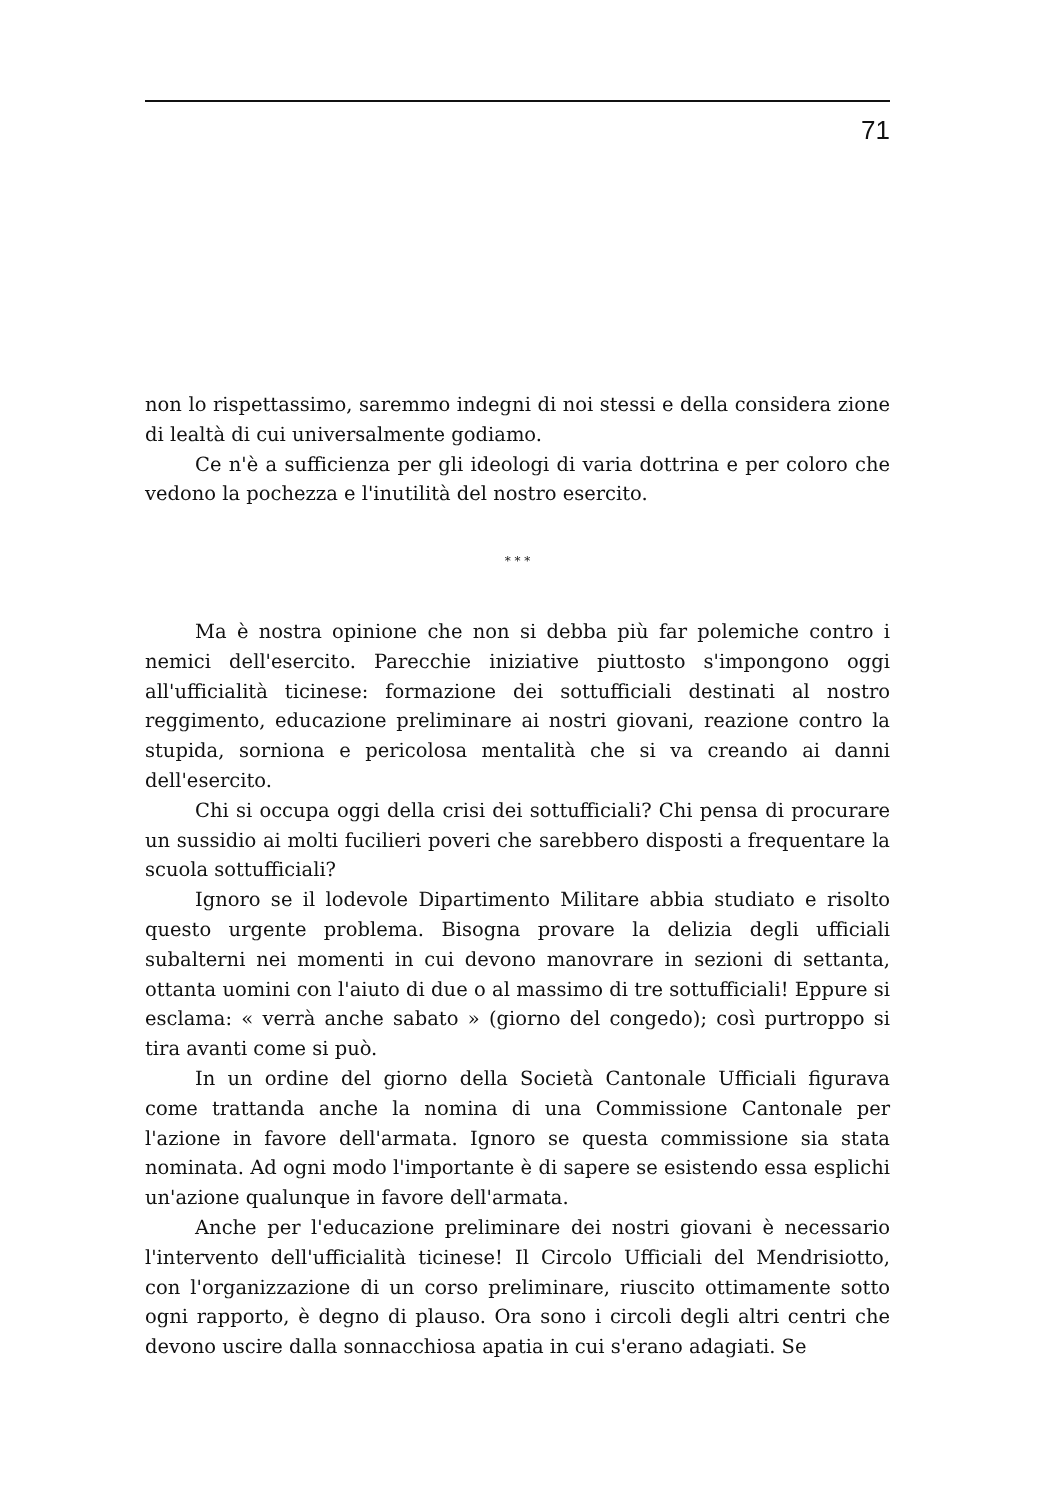71
non lo rispettassimo, saremmo indegni di noi stessi e della considera zione di lealtà di cui universalmente godiamo.
Ce n'è a sufficienza per gli ideologi di varia dottrina e per coloro che vedono la pochezza e l'inutilità del nostro esercito.
* * *
Ma è nostra opinione che non si debba più far polemiche contro i nemici dell'esercito. Parecchie iniziative piuttosto s'impongono oggi all'ufficialità ticinese: formazione dei sottufficiali destinati al nostro reggimento, educazione preliminare ai nostri giovani, reazione contro la stupida, sorniona e pericolosa mentalità che si va creando ai danni dell'esercito.
Chi si occupa oggi della crisi dei sottufficiali? Chi pensa di procurare un sussidio ai molti fucilieri poveri che sarebbero disposti a frequentare la scuola sottufficiali?
Ignoro se il lodevole Dipartimento Militare abbia studiato e risolto questo urgente problema. Bisogna provare la delizia degli ufficiali subalterni nei momenti in cui devono manovrare in sezioni di settanta, ottanta uomini con l'aiuto di due o al massimo di tre sottufficiali! Eppure si esclama: « verrà anche sabato » (giorno del congedo); così purtroppo si tira avanti come si può.
In un ordine del giorno della Società Cantonale Ufficiali figurava come trattanda anche la nomina di una Commissione Cantonale per l'azione in favore dell'armata. Ignoro se questa commissione sia stata nominata. Ad ogni modo l'importante è di sapere se esistendo essa esplichi un'azione qualunque in favore dell'armata.
Anche per l'educazione preliminare dei nostri giovani è necessario l'intervento dell'ufficialità ticinese! Il Circolo Ufficiali del Mendrisiotto, con l'organizzazione di un corso preliminare, riuscito ottimamente sotto ogni rapporto, è degno di plauso. Ora sono i circoli degli altri centri che devono uscire dalla sonnacchiosa apatia in cui s'erano adagiati. Se